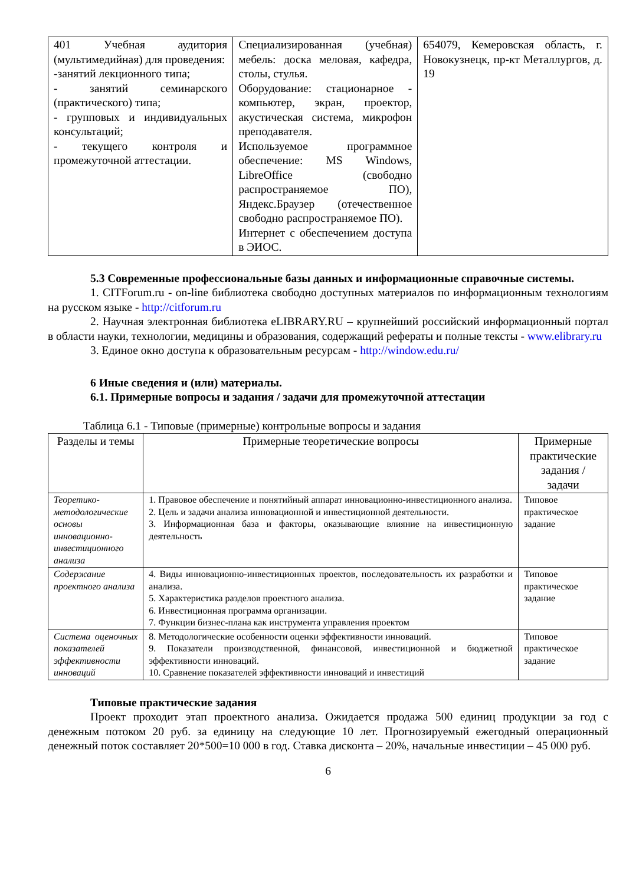| 401 Учебная аудитория (мультимедийная) для проведения: -занятий лекционного типа; - занятий семинарского (практического) типа; - групповых и индивидуальных консультаций; - текущего контроля и промежуточной аттестации. | Специализированная (учебная) мебель: доска меловая, кафедра, столы, стулья. Оборудование: стационарное - компьютер, экран, проектор, акустическая система, микрофон преподавателя. Используемое программное обеспечение: MS Windows, LibreOffice (свободно распространяемое ПО), Яндекс.Браузер (отечественное свободно распространяемое ПО). Интернет с обеспечением доступа в ЭИОС. | 654079, Кемеровская область, г. Новокузнецк, пр-кт Металлургов, д. 19 |
5.3 Современные профессиональные базы данных и информационные справочные системы.
1. CITForum.ru - on-line библиотека свободно доступных материалов по информационным технологиям на русском языке - http://citforum.ru
2. Научная электронная библиотека eLIBRARY.RU – крупнейший российский информационный портал в области науки, технологии, медицины и образования, содержащий рефераты и полные тексты - www.elibrary.ru
3. Единое окно доступа к образовательным ресурсам - http://window.edu.ru/
6 Иные сведения и (или) материалы.
6.1. Примерные вопросы и задания / задачи для промежуточной аттестации
Таблица 6.1 - Типовые (примерные) контрольные вопросы и задания
| Разделы и темы | Примерные теоретические вопросы | Примерные практические задания / задачи |
| --- | --- | --- |
| Теоретико-методологические основы инновационно-инвестиционного анализа | 1. Правовое обеспечение и понятийный аппарат инновационно-инвестиционного анализа. 2. Цель и задачи анализа инновационной и инвестиционной деятельности. 3. Информационная база и факторы, оказывающие влияние на инвестиционную деятельность | Типовое практическое задание |
| Содержание проектного анализа | 4. Виды инновационно-инвестиционных проектов, последовательность их разработки и анализа. 5. Характеристика разделов проектного анализа. 6. Инвестиционная программа организации. 7. Функции бизнес-плана как инструмента управления проектом | Типовое практическое задание |
| Система оценочных показателей эффективности инноваций | 8. Методологические особенности оценки эффективности инноваций. 9. Показатели производственной, финансовой, инвестиционной и бюджетной эффективности инноваций. 10. Сравнение показателей эффективности инноваций и инвестиций | Типовое практическое задание |
Типовые практические задания
Проект проходит этап проектного анализа. Ожидается продажа 500 единиц продукции за год с денежным потоком 20 руб. за единицу на следующие 10 лет. Прогнозируемый ежегодный операционный денежный поток составляет 20*500=10 000 в год. Ставка дисконта – 20%, начальные инвестиции – 45 000 руб.
6